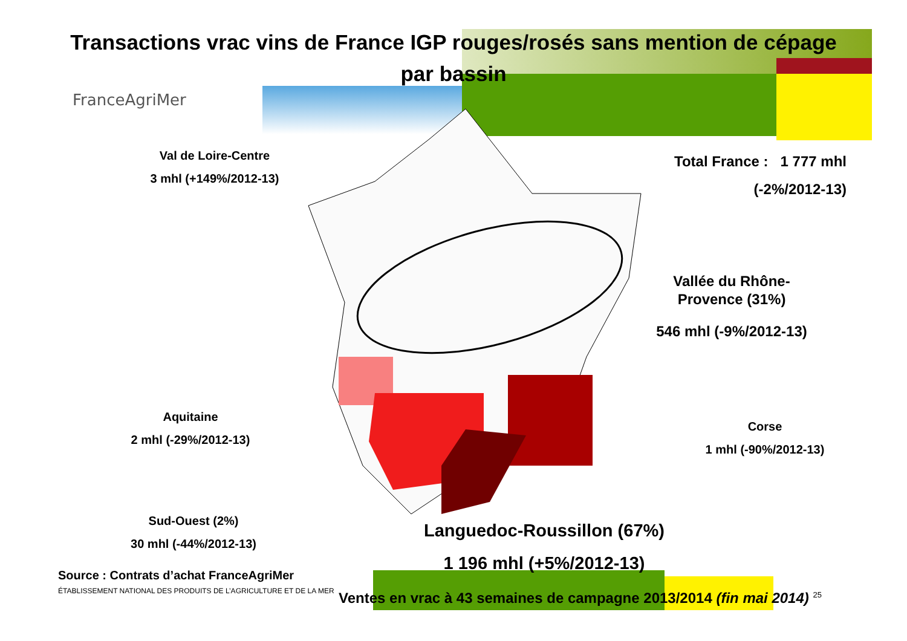Transactions vrac vins de France IGP rouges/rosés sans mention de cépage
par bassin
FranceAgriMer
Val de Loire-Centre
3 mhl (+149%/2012-13)
Total France : 1 777 mhl
(-2%/2012-13)
Vallée du Rhône-Provence (31%)
546 mhl (-9%/2012-13)
Aquitaine
2 mhl (-29%/2012-13)
Corse
1 mhl (-90%/2012-13)
Sud-Ouest (2%)
30 mhl (-44%/2012-13)
Languedoc-Roussillon (67%)
1 196 mhl (+5%/2012-13)
Source : Contrats d’achat FranceAgriMer
ÉTABLISSEMENT NATIONAL DES PRODUITS DE L’AGRICULTURE ET DE LA MER
Ventes en vrac à 43 semaines de campagne 2013/2014 (fin mai 2014) <sup>25</sup>